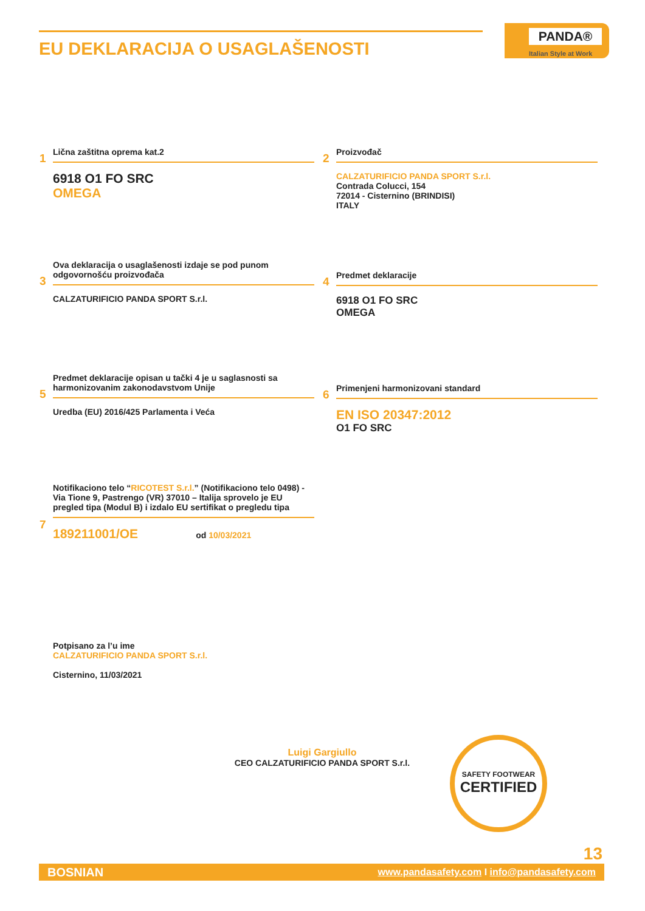EU DEKLARACIJA O USAGLAŠENOSTI
PANDA®
Italian Style at Work
1
Lična zaštitna oprema kat.2
6918 O1 FO SRC
OMEGA
2
Proizvođač
CALZATURIFICIO PANDA SPORT S.r.l.
Contrada Colucci, 154
72014 - Cisternino (BRINDISI)
ITALY
3
Ova deklaracija o usaglašenosti izdaje se pod punom odgovornošću proizvođača
CALZATURIFICIO PANDA SPORT S.r.l.
4
Predmet deklaracije
6918 O1 FO SRC
OMEGA
5
Predmet deklaracije opisan u tački 4 je u saglasnosti sa harmonizovanim zakonodavstvom Unije
Uredba (EU) 2016/425 Parlamenta i Veća
6
Primenjeni harmonizovani standard
EN ISO 20347:2012
O1 FO SRC
7
Notifikaciono telo “RICOTEST S.r.l.” (Notifikaciono telo 0498) - Via Tione 9, Pastrengo (VR) 37010 – Italija sprovelo je EU pregled tipa (Modul B) i izdalo EU sertifikat o pregledu tipa
189211001/OE od 10/03/2021
Potpisano za l’u ime
CALZATURIFICIO PANDA SPORT S.r.l.
Cisternino, 11/03/2021
Luigi Gargiullo
CEO CALZATURIFICIO PANDA SPORT S.r.l.
SAFETY FOOTWEAR
CERTIFIED
13
BOSNIAN www.pandasafety.com I info@pandasafety.com